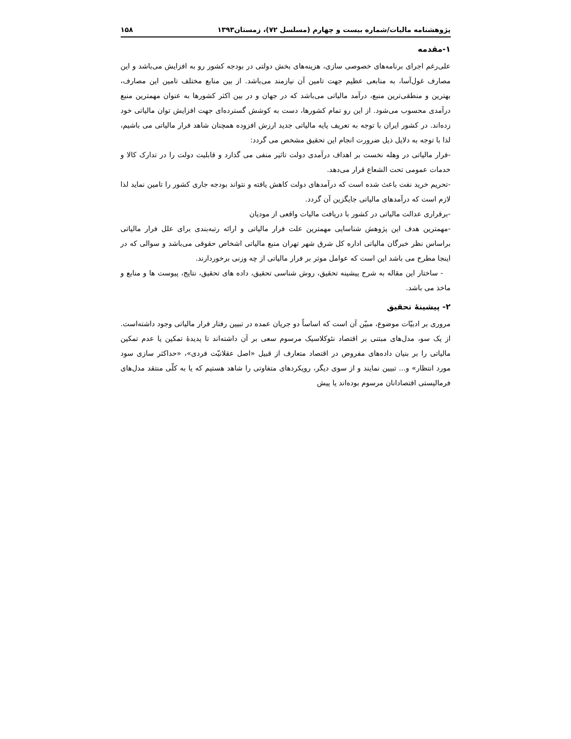پژوهشنامه مالیات/شماره بیست و چهارم (مسلسل ۷۲)، زمستان۱۳۹۳ ۱۵۸
۱-مقدمه
علی‌رغم اجرای برنامه‌های خصوصی سازی، هزینه‌های بخش دولتی در بودجه کشور رو به افزایش می‌باشد و این مصارف غول‌آسا، به منابعی عظیم جهت تامین آن نیازمند می‌باشد. از بین منابع مختلف تامین این مصارف، بهترین و منطقی‌ترین منبع، درآمد مالیاتی می‌باشد که در جهان و در بین اکثر کشورها به عنوان مهمترین منبع درآمدی محسوب می‌شود. از این رو تمام کشورها، دست به کوشش گسترده‌ای جهت افزایش توان مالیاتی خود زده‌اند. در کشور ایران با توجه به تعریف پایه مالیاتی جدید ارزش افزوده همچنان شاهد فرار مالیاتی می باشیم، لذا با توجه به دلایل ذیل ضرورت انجام این تحقیق مشخص می گردد:
-فرار مالیاتی در وهله نخست بر اهداف درآمدی دولت تاثیر منفی می گذارد و قابلیت دولت را در تدارک کالا و خدمات عمومی تحت الشعاع قرار می‌دهد.
-تحریم خرید نفت باعث شده است که درآمدهای دولت کاهش یافته و نتواند بودجه جاری کشور را تامین نماید لذا لازم است که درآمدهای مالیاتی جایگزین آن گردد.
-برقراری عدالت مالیاتی در کشور با دریافت مالیات واقعی از مودیان
-مهمترین هدف این پژوهش شناسایی مهمترین علت فرار مالیاتی و ارائه رتبه‌بندی برای علل فرار مالیاتی براساس نظر خبرگان مالیاتی اداره کل شرق شهر تهران منبع مالیاتی اشخاص حقوقی می‌باشد و سوالی که در اینجا مطرح می باشد این است که عوامل موثر بر فرار مالیاتی از چه وزنی برخوردارند.
- ساختار این مقاله به شرح پیشینه تحقیق، روش شناسی تحقیق، داده های تحقیق، نتایج، پیوست ها و منابع و ماخذ می باشد.
۲- پیشینۀ تحقیق
مروری بر ادبیّات موضوع، مبیّن آن است که اساساً دو جریان عمده در تبیین رفتار فرار مالیاتی وجود داشته‌است. از یک سو، مدل‌های مبتنی بر اقتصاد نئوکلاسیک مرسوم سعی بر آن داشته‌اند تا پدیدۀ تمکین یا عدم تمکین مالیاتی را بر بنیان داده‌های مفروض در اقتصاد متعارف از قبیل «اصل عقلانیّت فردی»، «حداکثر سازی سود مورد انتظار» و... تبیین نمایند و از سوی دیگر، رویکردهای متفاوتی را شاهد هستیم که یا به کلّی منتقد مدل‌های فرمالیستی اقتصادانان مرسوم بوده‌اند یا پیش